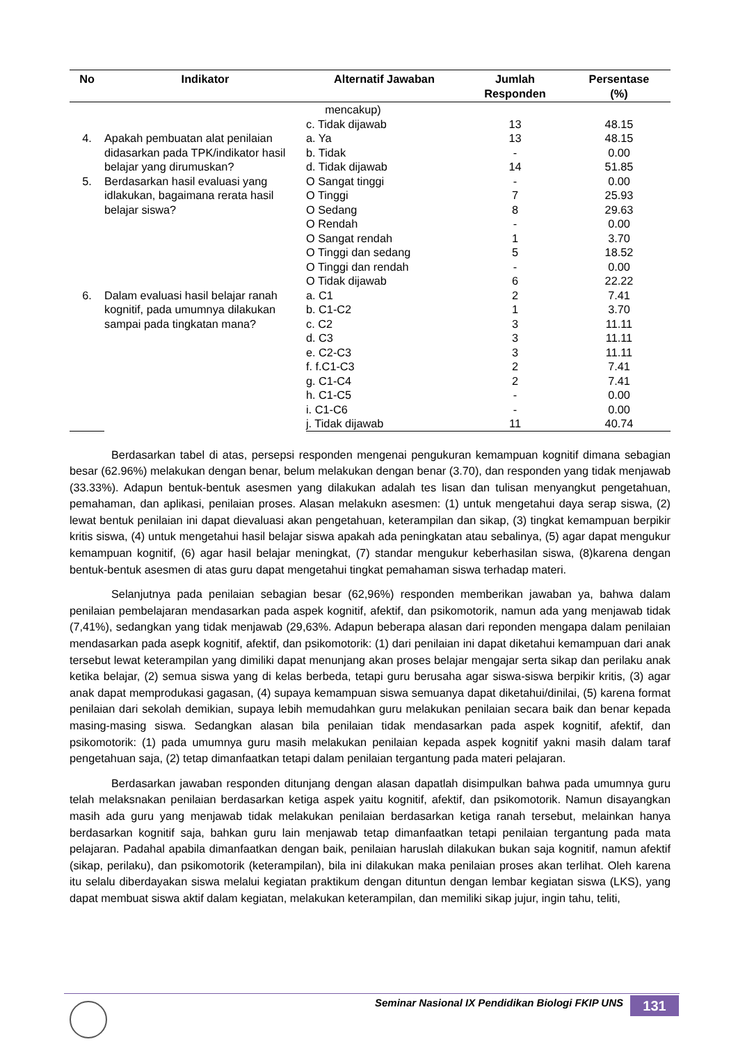| No | Indikator | Alternatif Jawaban | Jumlah Responden | Persentase (%) |
| --- | --- | --- | --- | --- |
| | | mencakup) | | |
| | | c. Tidak dijawab | 13 | 48.15 |
| 4. | Apakah pembuatan alat penilaian didasarkan pada TPK/indikator hasil belajar yang dirumuskan? | a. Ya | 13 | 48.15 |
| | | b. Tidak | - | 0.00 |
| | | d. Tidak dijawab | 14 | 51.85 |
| 5. | Berdasarkan hasil evaluasi yang idlakukan, bagaimana rerata hasil belajar siswa? | O Sangat tinggi | - | 0.00 |
| | | O Tinggi | 7 | 25.93 |
| | | O Sedang | 8 | 29.63 |
| | | O Rendah | - | 0.00 |
| | | O Sangat rendah | 1 | 3.70 |
| | | O Tinggi dan sedang | 5 | 18.52 |
| | | O Tinggi dan rendah | - | 0.00 |
| | | O Tidak dijawab | 6 | 22.22 |
| 6. | Dalam evaluasi hasil belajar ranah kognitif, pada umumnya dilakukan sampai pada tingkatan mana? | a. C1 | 2 | 7.41 |
| | | b. C1-C2 | 1 | 3.70 |
| | | c. C2 | 3 | 11.11 |
| | | d. C3 | 3 | 11.11 |
| | | e. C2-C3 | 3 | 11.11 |
| | | f. f.C1-C3 | 2 | 7.41 |
| | | g. C1-C4 | 2 | 7.41 |
| | | h. C1-C5 | - | 0.00 |
| | | i. C1-C6 | - | 0.00 |
| | | j. Tidak dijawab | 11 | 40.74 |
Berdasarkan tabel di atas, persepsi responden mengenai pengukuran kemampuan kognitif dimana sebagian besar (62.96%) melakukan dengan benar, belum melakukan dengan benar (3.70), dan responden yang tidak menjawab (33.33%). Adapun bentuk-bentuk asesmen yang dilakukan adalah tes lisan dan tulisan menyangkut pengetahuan, pemahaman, dan aplikasi, penilaian proses. Alasan melakukn asesmen: (1) untuk mengetahui daya serap siswa, (2) lewat bentuk penilaian ini dapat dievaluasi akan pengetahuan, keterampilan dan sikap, (3) tingkat kemampuan berpikir kritis siswa, (4) untuk mengetahui hasil belajar siswa apakah ada peningkatan atau sebalinya, (5) agar dapat mengukur kemampuan kognitif, (6) agar hasil belajar meningkat, (7) standar mengukur keberhasilan siswa, (8)karena dengan bentuk-bentuk asesmen di atas guru dapat mengetahui tingkat pemahaman siswa terhadap materi.
Selanjutnya pada penilaian sebagian besar (62,96%) responden memberikan jawaban ya, bahwa dalam penilaian pembelajaran mendasarkan pada aspek kognitif, afektif, dan psikomotorik, namun ada yang menjawab tidak (7,41%), sedangkan yang tidak menjawab (29,63%. Adapun beberapa alasan dari reponden mengapa dalam penilaian mendasarkan pada asepk kognitif, afektif, dan psikomotorik: (1) dari penilaian ini dapat diketahui kemampuan dari anak tersebut lewat keterampilan yang dimiliki dapat menunjang akan proses belajar mengajar serta sikap dan perilaku anak ketika belajar, (2) semua siswa yang di kelas berbeda, tetapi guru berusaha agar siswa-siswa berpikir kritis, (3) agar anak dapat memprodukasi gagasan, (4) supaya kemampuan siswa semuanya dapat diketahui/dinilai, (5) karena format penilaian dari sekolah demikian, supaya lebih memudahkan guru melakukan penilaian secara baik dan benar kepada masing-masing siswa. Sedangkan alasan bila penilaian tidak mendasarkan pada aspek kognitif, afektif, dan psikomotorik: (1) pada umumnya guru masih melakukan penilaian kepada aspek kognitif yakni masih dalam taraf pengetahuan saja, (2) tetap dimanfaatkan tetapi dalam penilaian tergantung pada materi pelajaran.
Berdasarkan jawaban responden ditunjang dengan alasan dapatlah disimpulkan bahwa pada umumnya guru telah melaksnakan penilaian berdasarkan ketiga aspek yaitu kognitif, afektif, dan psikomotorik. Namun disayangkan masih ada guru yang menjawab tidak melakukan penilaian berdasarkan ketiga ranah tersebut, melainkan hanya berdasarkan kognitif saja, bahkan guru lain menjawab tetap dimanfaatkan tetapi penilaian tergantung pada mata pelajaran. Padahal apabila dimanfaatkan dengan baik, penilaian haruslah dilakukan bukan saja kognitif, namun afektif (sikap, perilaku), dan psikomotorik (keterampilan), bila ini dilakukan maka penilaian proses akan terlihat. Oleh karena itu selalu diberdayakan siswa melalui kegiatan praktikum dengan dituntun dengan lembar kegiatan siswa (LKS), yang dapat membuat siswa aktif dalam kegiatan, melakukan keterampilan, dan memiliki sikap jujur, ingin tahu, teliti,
Seminar Nasional IX Pendidikan Biologi FKIP UNS
131